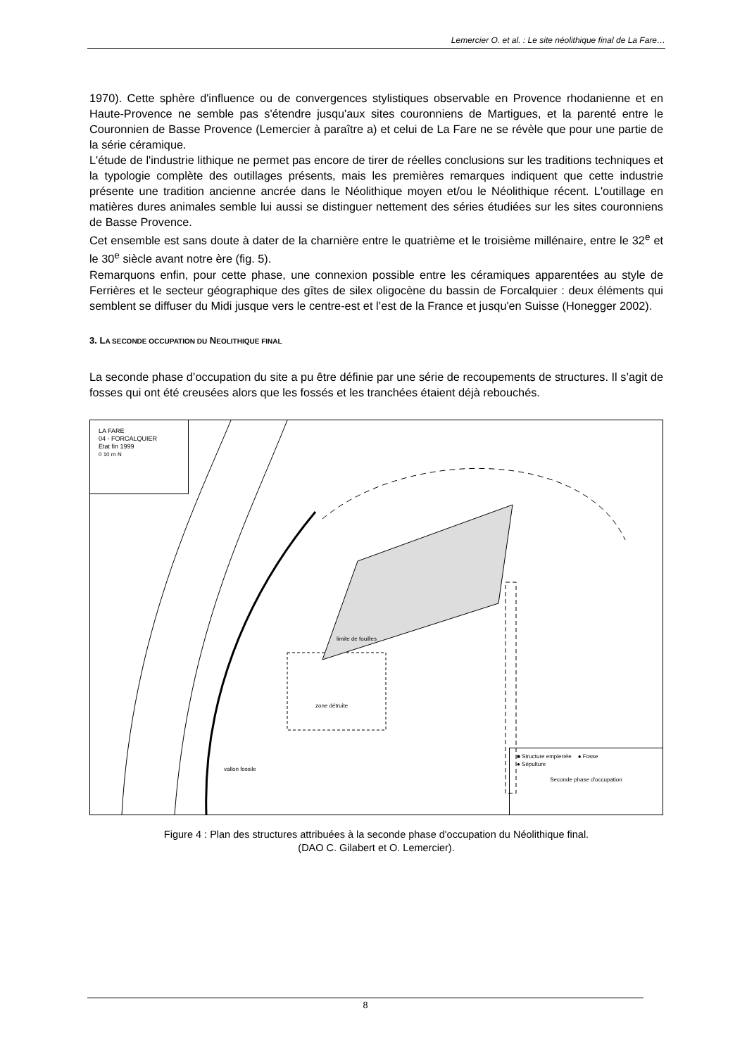Lemercier O. et al. : Le site néolithique final de La Fare…
1970). Cette sphère d'influence ou de convergences stylistiques observable en Provence rhodanienne et en Haute-Provence ne semble pas s'étendre jusqu'aux sites couronniens de Martigues, et la parenté entre le Couronnien de Basse Provence (Lemercier à paraître a) et celui de La Fare ne se révèle que pour une partie de la série céramique.
L'étude de l'industrie lithique ne permet pas encore de tirer de réelles conclusions sur les traditions techniques et la typologie complète des outillages présents, mais les premières remarques indiquent que cette industrie présente une tradition ancienne ancrée dans le Néolithique moyen et/ou le Néolithique récent. L'outillage en matières dures animales semble lui aussi se distinguer nettement des séries étudiées sur les sites couronniens de Basse Provence.
Cet ensemble est sans doute à dater de la charnière entre le quatrième et le troisième millénaire, entre le 32<sup>e</sup> et le 30<sup>e</sup> siècle avant notre ère (fig. 5).
Remarquons enfin, pour cette phase, une connexion possible entre les céramiques apparentées au style de Ferrières et le secteur géographique des gîtes de silex oligocène du bassin de Forcalquier : deux éléments qui semblent se diffuser du Midi jusque vers le centre-est et l’est de la France et jusqu'en Suisse (Honegger 2002).
3. LA SECONDE OCCUPATION DU NEOLITHIQUE FINAL
La seconde phase d’occupation du site a pu être définie par une série de recoupements de structures. Il s’agit de fosses qui ont été creusées alors que les fossés et les tranchées étaient déjà rebouchés.
LA FARE
04 - FORCALQUIER
Etat fin 1999
0 10 m N
limite de fouilles
zone détruite
vallon fossile
■ Structure empierrée ● Fosse
● Sépulture
Seconde phase d'occupation
Figure 4 : Plan des structures attribuées à la seconde phase d'occupation du Néolithique final.
(DAO C. Gilabert et O. Lemercier).
8